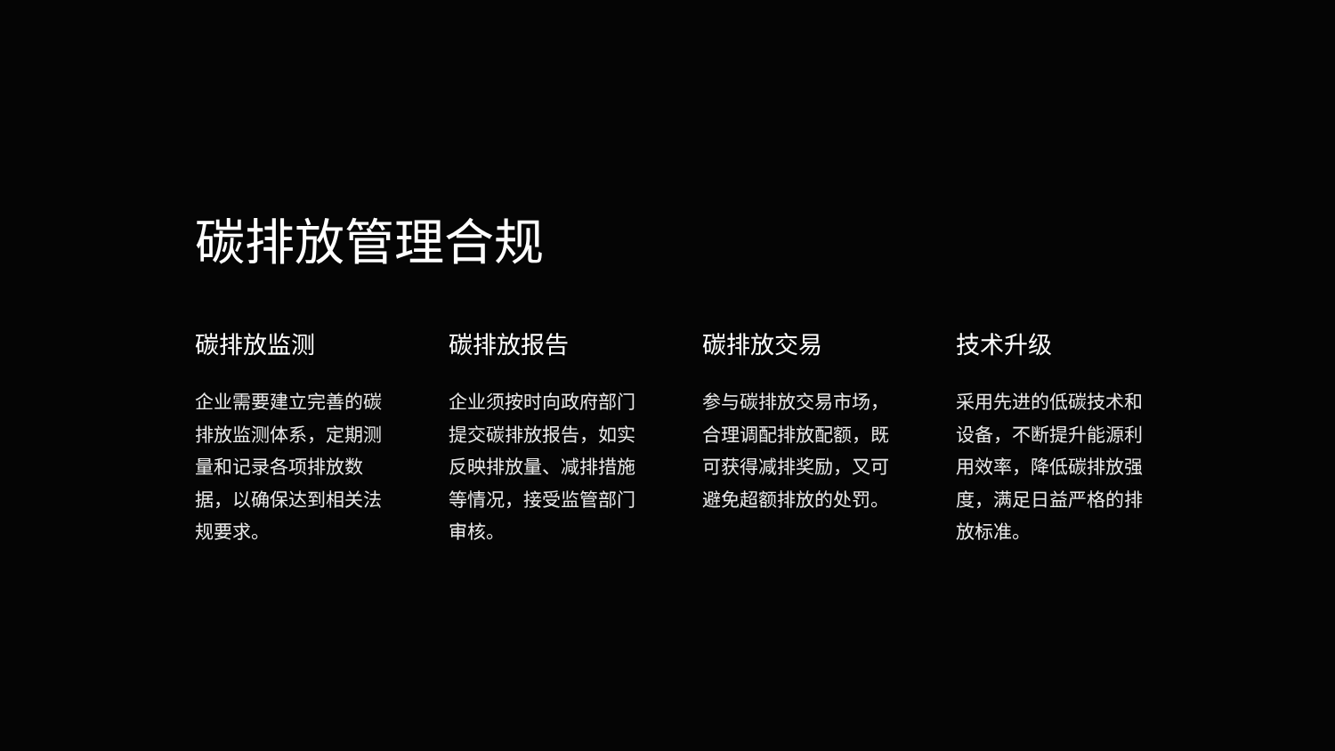碳排放管理合规
碳排放监测
企业需要建立完善的碳排放监测体系，定期测量和记录各项排放数据，以确保达到相关法规要求。
碳排放报告
企业须按时向政府部门提交碳排放报告，如实反映排放量、减排措施等情况，接受监管部门审核。
碳排放交易
参与碳排放交易市场，合理调配排放配额，既可获得减排奖励，又可避免超额排放的处罚。
技术升级
采用先进的低碳技术和设备，不断提升能源利用效率，降低碳排放强度，满足日益严格的排放标准。